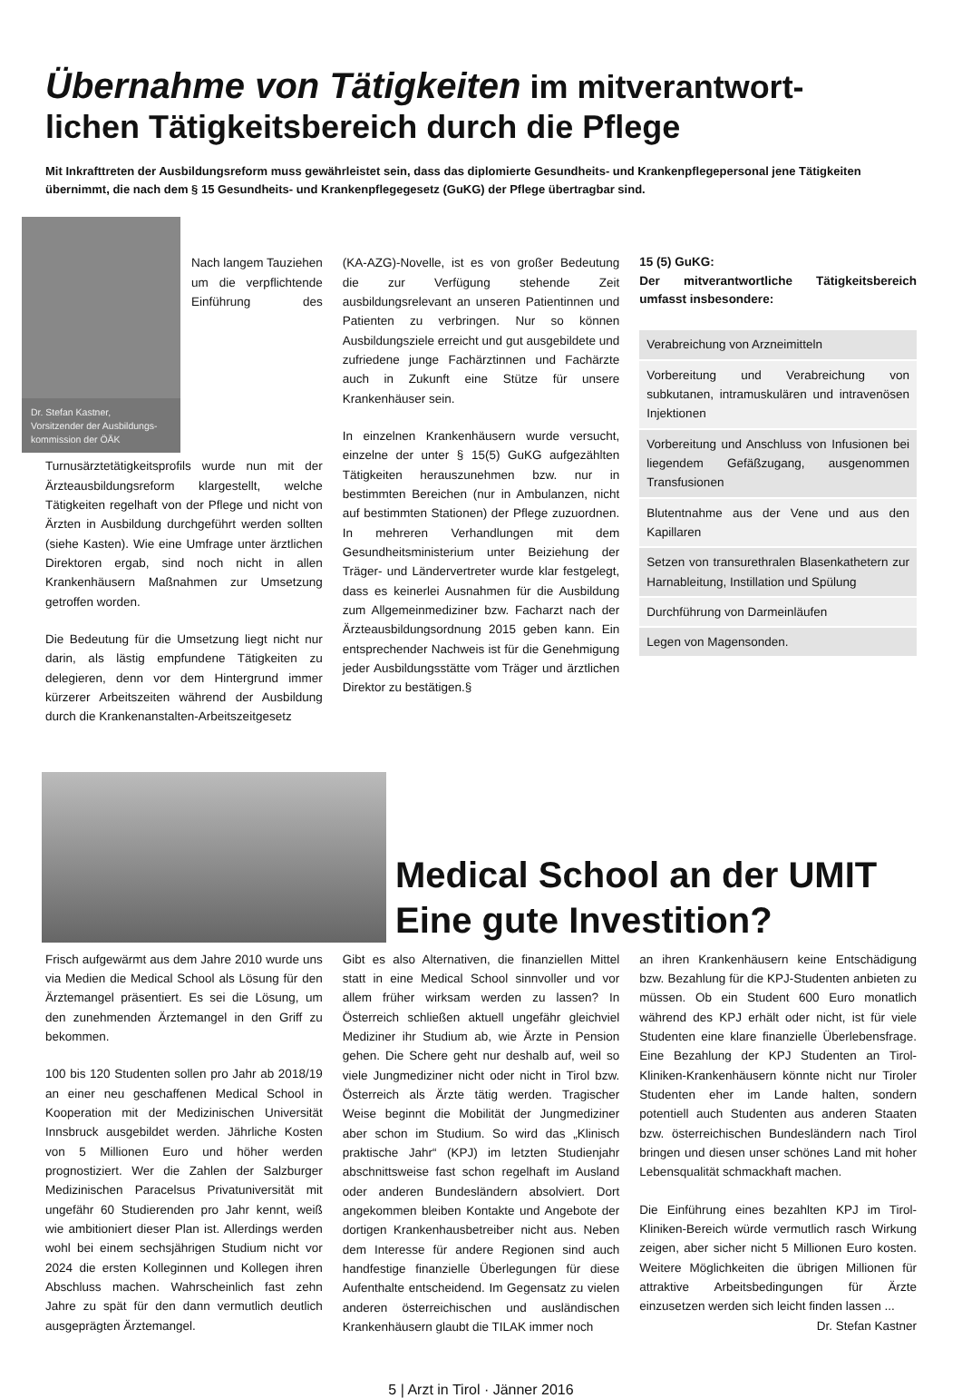Übernahme von Tätigkeiten im mitverantwort-
lichen Tätigkeitsbereich durch die Pflege
Mit Inkrafttreten der Ausbildungsreform muss gewährleistet sein, dass das diplomierte Gesundheits- und Krankenpflegepersonal jene Tätigkeiten übernimmt, die nach dem § 15 Gesundheits- und Krankenpflegegesetz (GuKG) der Pflege übertragbar sind.
Dr. Stefan Kastner,
Vorsitzender der Ausbildungs-kommission der ÖÄK
Nach langem Tauziehen um die verpflichtende Einführung des Turnusärztetätigkeitsprofils wurde nun mit der Ärzteausbildungsreform klargestellt, welche Tätigkeiten regelhaft von der Pflege und nicht von Ärzten in Ausbildung durchgeführt werden sollten (siehe Kasten). Wie eine Umfrage unter ärztlichen Direktoren ergab, sind noch nicht in allen Krankenhäusern Maßnahmen zur Umsetzung getroffen worden.
Die Bedeutung für die Umsetzung liegt nicht nur darin, als lästig empfundene Tätigkeiten zu delegieren, denn vor dem Hintergrund immer kürzerer Arbeitszeiten während der Ausbildung durch die Krankenanstalten-Arbeitszeitgesetz
(KA-AZG)-Novelle, ist es von großer Bedeutung die zur Verfügung stehende Zeit ausbildungsrelevant an unseren Patientinnen und Patienten zu verbringen. Nur so können Ausbildungsziele erreicht und gut ausgebildete und zufriedene junge Fachärztinnen und Fachärzte auch in Zukunft eine Stütze für unsere Krankenhäuser sein.
In einzelnen Krankenhäusern wurde versucht, einzelne der unter § 15(5) GuKG aufgezählten Tätigkeiten herauszunehmen bzw. nur in bestimmten Bereichen (nur in Ambulanzen, nicht auf bestimmten Stationen) der Pflege zuzuordnen. In mehreren Verhandlungen mit dem Gesundheitsministerium unter Beiziehung der Träger- und Ländervertreter wurde klar festgelegt, dass es keinerlei Ausnahmen für die Ausbildung zum Allgemeinmediziner bzw. Facharzt nach der Ärzteausbildungsordnung 2015 geben kann. Ein entsprechender Nachweis ist für die Genehmigung jeder Ausbildungsstätte vom Träger und ärztlichen Direktor zu bestätigen.§
15 (5) GuKG:
Der mitverantwortliche Tätigkeitsbereich umfasst insbesondere:
Verabreichung von Arzneimitteln
Vorbereitung und Verabreichung von subkutanen, intramuskulären und intravenösen Injektionen
Vorbereitung und Anschluss von Infusionen bei liegendem Gefäßzugang, ausgenommen Transfusionen
Blutentnahme aus der Vene und aus den Kapillaren
Setzen von transurethralen Blasenkathetern zur Harnableitung, Instillation und Spülung
Durchführung von Darmeinläufen
Legen von Magensonden.
Medical School an der UMIT
Eine gute Investition?
Frisch aufgewärmt aus dem Jahre 2010 wurde uns via Medien die Medical School als Lösung für den Ärztemangel präsentiert. Es sei die Lösung, um den zunehmenden Ärztemangel in den Griff zu bekommen.
100 bis 120 Studenten sollen pro Jahr ab 2018/19 an einer neu geschaffenen Medical School in Kooperation mit der Medizinischen Universität Innsbruck ausgebildet werden. Jährliche Kosten von 5 Millionen Euro und höher werden prognostiziert. Wer die Zahlen der Salzburger Medizinischen Paracelsus Privatuniversität mit ungefähr 60 Studierenden pro Jahr kennt, weiß wie ambitioniert dieser Plan ist. Allerdings werden wohl bei einem sechsjährigen Studium nicht vor 2024 die ersten Kolleginnen und Kollegen ihren Abschluss machen. Wahrscheinlich fast zehn Jahre zu spät für den dann vermutlich deutlich ausgeprägten Ärztemangel.
Gibt es also Alternativen, die finanziellen Mittel statt in eine Medical School sinnvoller und vor allem früher wirksam werden zu lassen? In Österreich schließen aktuell ungefähr gleichviel Mediziner ihr Studium ab, wie Ärzte in Pension gehen. Die Schere geht nur deshalb auf, weil so viele Jungmediziner nicht oder nicht in Tirol bzw. Österreich als Ärzte tätig werden. Tragischer Weise beginnt die Mobilität der Jungmediziner aber schon im Studium. So wird das „Klinisch praktische Jahr“ (KPJ) im letzten Studienjahr abschnittsweise fast schon regelhaft im Ausland oder anderen Bundesländern absolviert. Dort angekommen bleiben Kontakte und Angebote der dortigen Krankenhausbetreiber nicht aus. Neben dem Interesse für andere Regionen sind auch handfestige finanzielle Überlegungen für diese Aufenthalte entscheidend. Im Gegensatz zu vielen anderen österreichischen und ausländischen Krankenhäusern glaubt die TILAK immer noch
an ihren Krankenhäusern keine Entschädigung bzw. Bezahlung für die KPJ-Studenten anbieten zu müssen. Ob ein Student 600 Euro monatlich während des KPJ erhält oder nicht, ist für viele Studenten eine klare finanzielle Überlebensfrage. Eine Bezahlung der KPJ Studenten an Tirol-Kliniken-Krankenhäusern könnte nicht nur Tiroler Studenten eher im Lande halten, sondern potentiell auch Studenten aus anderen Staaten bzw. österreichischen Bundesländern nach Tirol bringen und diesen unser schönes Land mit hoher Lebensqualität schmackhaft machen.
Die Einführung eines bezahlten KPJ im Tirol-Kliniken-Bereich würde vermutlich rasch Wirkung zeigen, aber sicher nicht 5 Millionen Euro kosten. Weitere Möglichkeiten die übrigen Millionen für attraktive Arbeitsbedingungen für Ärzte einzusetzen werden sich leicht finden lassen ...
Dr. Stefan Kastner
5 | Arzt in Tirol · Jänner 2016